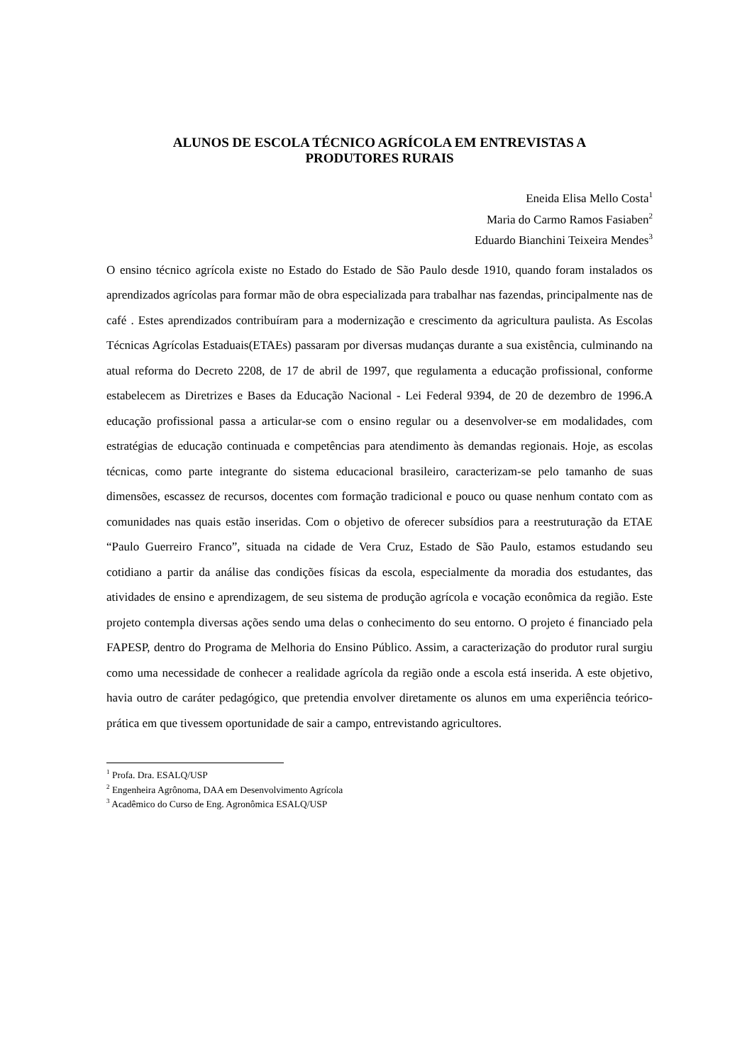ALUNOS DE ESCOLA TÉCNICO AGRÍCOLA EM ENTREVISTAS A
PRODUTORES RURAIS
Eneida Elisa Mello Costa<sup>1</sup>
Maria do Carmo Ramos Fasiaben<sup>2</sup>
Eduardo Bianchini Teixeira Mendes<sup>3</sup>
O ensino técnico agrícola existe no Estado do Estado de São Paulo desde 1910, quando foram instalados os aprendizados agrícolas para formar mão de obra especializada para trabalhar nas fazendas, principalmente nas de café . Estes aprendizados contribuíram para a modernização e crescimento da agricultura paulista. As Escolas Técnicas Agrícolas Estaduais(ETAEs) passaram por diversas mudanças durante a sua existência, culminando na atual reforma do Decreto 2208, de 17 de abril de 1997, que regulamenta a educação profissional, conforme estabelecem as Diretrizes e Bases da Educação Nacional - Lei Federal 9394, de 20 de dezembro de 1996.A educação profissional passa a articular-se com o ensino regular ou a desenvolver-se em modalidades, com estratégias de educação continuada e competências para atendimento às demandas regionais. Hoje, as escolas técnicas, como parte integrante do sistema educacional brasileiro, caracterizam-se pelo tamanho de suas dimensões, escassez de recursos, docentes com formação tradicional e pouco ou quase nenhum contato com as comunidades nas quais estão inseridas. Com o objetivo de oferecer subsídios para a reestruturação da ETAE “Paulo Guerreiro Franco”, situada na cidade de Vera Cruz, Estado de São Paulo, estamos estudando seu cotidiano a partir da análise das condições físicas da escola, especialmente da moradia dos estudantes, das atividades de ensino e aprendizagem, de seu sistema de produção agrícola e vocação econômica da região. Este projeto contempla diversas ações sendo uma delas o conhecimento do seu entorno. O projeto é financiado pela FAPESP, dentro do Programa de Melhoria do Ensino Público. Assim, a caracterização do produtor rural surgiu como uma necessidade de conhecer a realidade agrícola da região onde a escola está inserida. A este objetivo, havia outro de caráter pedagógico, que pretendia envolver diretamente os alunos em uma experiência teórico-prática em que tivessem oportunidade de sair a campo, entrevistando agricultores.
<sup>1</sup> Profa. Dra. ESALQ/USP
<sup>2</sup> Engenheira Agrônoma, DAA em Desenvolvimento Agrícola
<sup>3</sup> Acadêmico do Curso de Eng. Agronômica ESALQ/USP